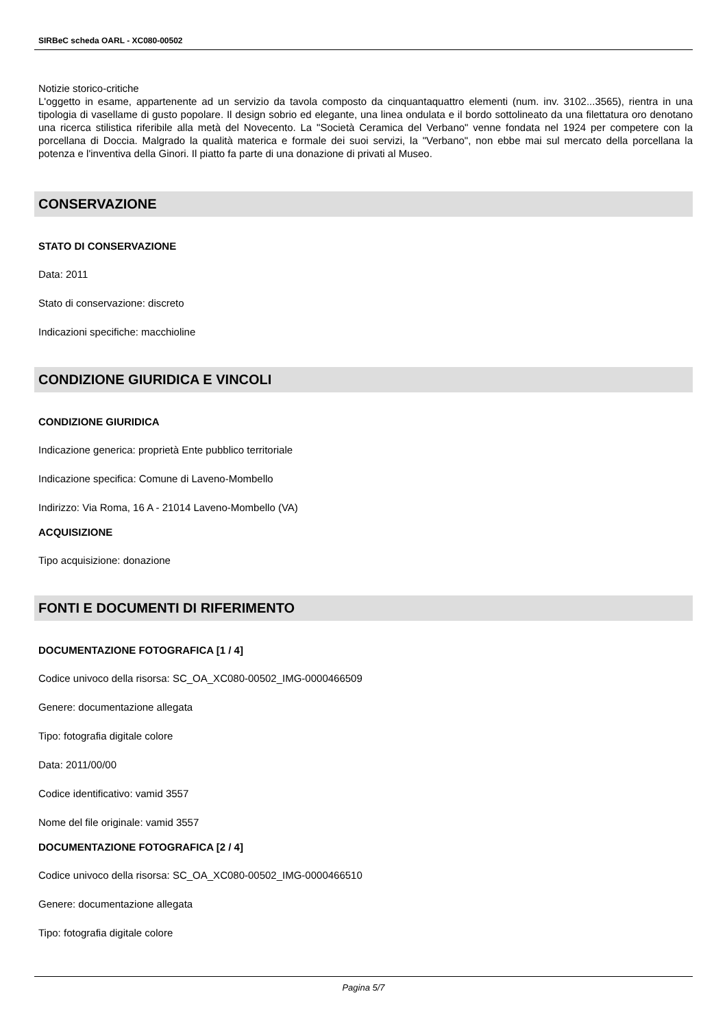SIRBeC scheda OARL - XC080-00502
Notizie storico-critiche
L'oggetto in esame, appartenente ad un servizio da tavola composto da cinquantaquattro elementi (num. inv. 3102...3565), rientra in una tipologia di vasellame di gusto popolare. Il design sobrio ed elegante, una linea ondulata e il bordo sottolineato da una filettatura oro denotano una ricerca stilistica riferibile alla metà del Novecento. La "Società Ceramica del Verbano" venne fondata nel 1924 per competere con la porcellana di Doccia. Malgrado la qualità materica e formale dei suoi servizi, la "Verbano", non ebbe mai sul mercato della porcellana la potenza e l'inventiva della Ginori. Il piatto fa parte di una donazione di privati al Museo.
CONSERVAZIONE
STATO DI CONSERVAZIONE
Data: 2011
Stato di conservazione: discreto
Indicazioni specifiche: macchioline
CONDIZIONE GIURIDICA E VINCOLI
CONDIZIONE GIURIDICA
Indicazione generica: proprietà Ente pubblico territoriale
Indicazione specifica: Comune di Laveno-Mombello
Indirizzo: Via Roma, 16 A - 21014 Laveno-Mombello (VA)
ACQUISIZIONE
Tipo acquisizione: donazione
FONTI E DOCUMENTI DI RIFERIMENTO
DOCUMENTAZIONE FOTOGRAFICA [1 / 4]
Codice univoco della risorsa: SC_OA_XC080-00502_IMG-0000466509
Genere: documentazione allegata
Tipo: fotografia digitale colore
Data: 2011/00/00
Codice identificativo: vamid 3557
Nome del file originale: vamid 3557
DOCUMENTAZIONE FOTOGRAFICA [2 / 4]
Codice univoco della risorsa: SC_OA_XC080-00502_IMG-0000466510
Genere: documentazione allegata
Tipo: fotografia digitale colore
Pagina 5/7